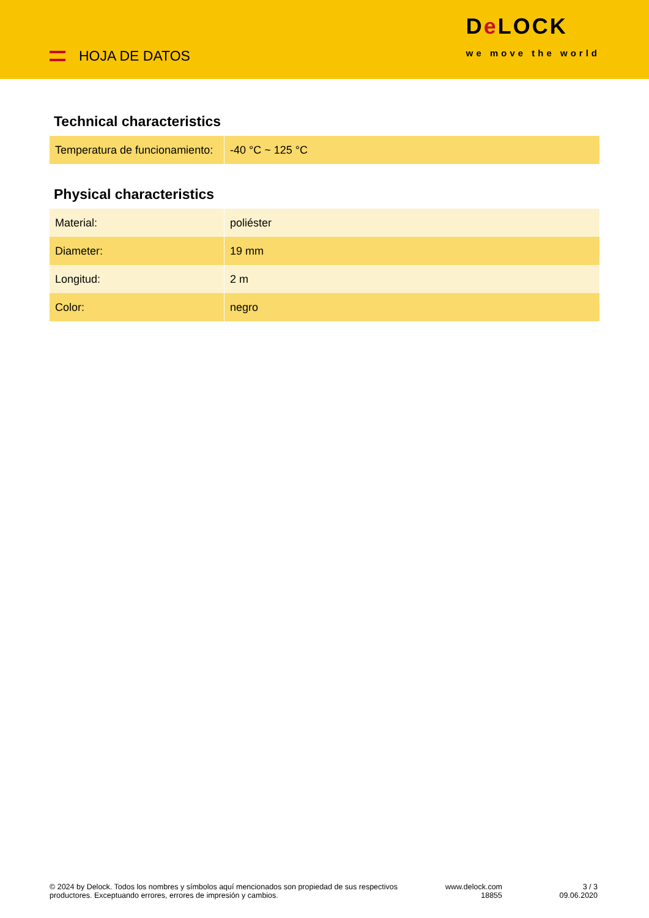HOJA DE DATOS
De LOCK
we move the world
Technical characteristics
| Temperatura de funcionamiento: | -40 °C ~ 125 °C |
Physical characteristics
| Material: | poliéster |
| Diameter: | 19 mm |
| Longitud: | 2 m |
| Color: | negro |
© 2024 by Delock. Todos los nombres y símbolos aquí mencionados son propiedad de sus respectivos productores. Exceptuando errores, errores de impresión y cambios.
www.delock.com
18855
3 / 3
09.06.2020